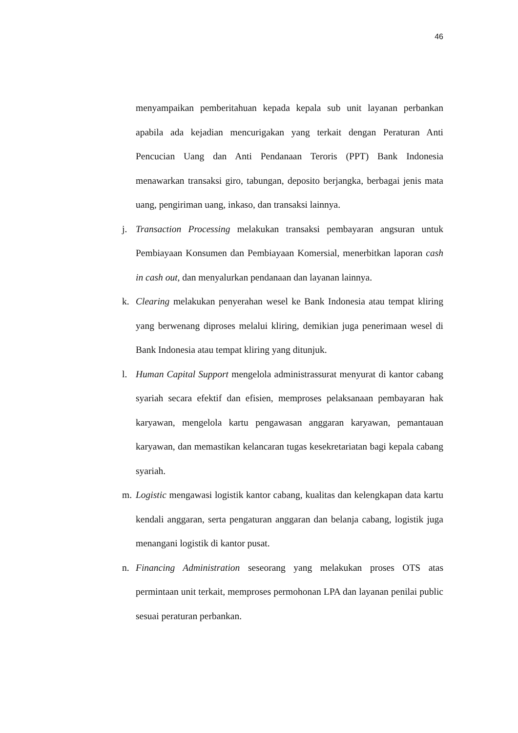46
menyampaikan pemberitahuan kepada kepala sub unit layanan perbankan apabila ada kejadian mencurigakan yang terkait dengan Peraturan Anti Pencucian Uang dan Anti Pendanaan Teroris (PPT) Bank Indonesia menawarkan transaksi giro, tabungan, deposito berjangka, berbagai jenis mata uang, pengiriman uang, inkaso, dan transaksi lainnya.
j. Transaction Processing melakukan transaksi pembayaran angsuran untuk Pembiayaan Konsumen dan Pembiayaan Komersial, menerbitkan laporan cash in cash out, dan menyalurkan pendanaan dan layanan lainnya.
k. Clearing melakukan penyerahan wesel ke Bank Indonesia atau tempat kliring yang berwenang diproses melalui kliring, demikian juga penerimaan wesel di Bank Indonesia atau tempat kliring yang ditunjuk.
l. Human Capital Support mengelola administrassurat menyurat di kantor cabang syariah secara efektif dan efisien, memproses pelaksanaan pembayaran hak karyawan, mengelola kartu pengawasan anggaran karyawan, pemantauan karyawan, dan memastikan kelancaran tugas kesekretariatan bagi kepala cabang syariah.
m. Logistic mengawasi logistik kantor cabang, kualitas dan kelengkapan data kartu kendali anggaran, serta pengaturan anggaran dan belanja cabang, logistik juga menangani logistik di kantor pusat.
n. Financing Administration seseorang yang melakukan proses OTS atas permintaan unit terkait, memproses permohonan LPA dan layanan penilai public sesuai peraturan perbankan.